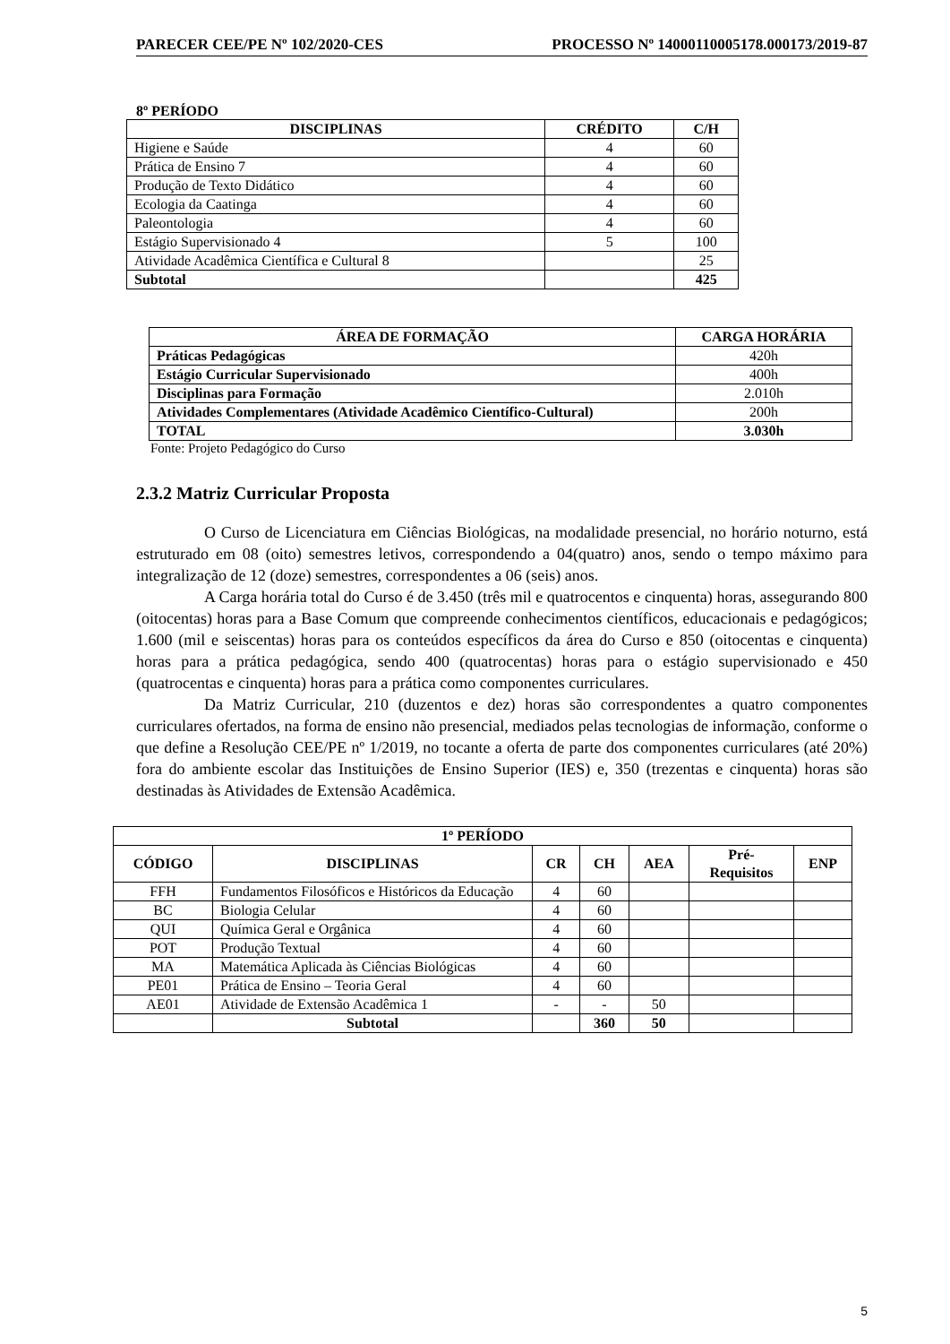PARECER CEE/PE Nº 102/2020-CES PROCESSO Nº 14000110005178.000173/2019-87
8º PERÍODO
| DISCIPLINAS | CRÉDITO | C/H |
| --- | --- | --- |
| Higiene e Saúde | 4 | 60 |
| Prática de Ensino 7 | 4 | 60 |
| Produção de Texto Didático | 4 | 60 |
| Ecologia da Caatinga | 4 | 60 |
| Paleontologia | 4 | 60 |
| Estágio Supervisionado 4 | 5 | 100 |
| Atividade Acadêmica Científica e Cultural 8 | | 25 |
| Subtotal | | 425 |
| ÁREA DE FORMAÇÃO | CARGA HORÁRIA |
| --- | --- |
| Práticas Pedagógicas | 420h |
| Estágio Curricular Supervisionado | 400h |
| Disciplinas para Formação | 2.010h |
| Atividades Complementares (Atividade Acadêmico Científico-Cultural) | 200h |
| TOTAL | 3.030h |
Fonte: Projeto Pedagógico do Curso
2.3.2 Matriz Curricular Proposta
O Curso de Licenciatura em Ciências Biológicas, na modalidade presencial, no horário noturno, está estruturado em 08 (oito) semestres letivos, correspondendo a 04(quatro) anos, sendo o tempo máximo para integralização de 12 (doze) semestres, correspondentes a 06 (seis) anos.
A Carga horária total do Curso é de 3.450 (três mil e quatrocentos e cinquenta) horas, assegurando 800 (oitocentas) horas para a Base Comum que compreende conhecimentos científicos, educacionais e pedagógicos; 1.600 (mil e seiscentas) horas para os conteúdos específicos da área do Curso e 850 (oitocentas e cinquenta) horas para a prática pedagógica, sendo 400 (quatrocentas) horas para o estágio supervisionado e 450 (quatrocentas e cinquenta) horas para a prática como componentes curriculares.
Da Matriz Curricular, 210 (duzentos e dez) horas são correspondentes a quatro componentes curriculares ofertados, na forma de ensino não presencial, mediados pelas tecnologias de informação, conforme o que define a Resolução CEE/PE nº 1/2019, no tocante a oferta de parte dos componentes curriculares (até 20%) fora do ambiente escolar das Instituições de Ensino Superior (IES) e, 350 (trezentas e cinquenta) horas são destinadas às Atividades de Extensão Acadêmica.
| 1º PERÍODO | | | | | | |
| --- | --- | --- | --- | --- | --- | --- |
| CÓDIGO | DISCIPLINAS | CR | CH | AEA | Pré- Requisitos | ENP |
| FFH | Fundamentos Filosóficos e Históricos da Educação | 4 | 60 | | | |
| BC | Biologia Celular | 4 | 60 | | | |
| QUI | Química Geral e Orgânica | 4 | 60 | | | |
| POT | Produção Textual | 4 | 60 | | | |
| MA | Matemática Aplicada às Ciências Biológicas | 4 | 60 | | | |
| PE01 | Prática de Ensino – Teoria Geral | 4 | 60 | | | |
| AE01 | Atividade de Extensão Acadêmica 1 | - | - | 50 | | |
| | Subtotal | | 360 | 50 | | |
5